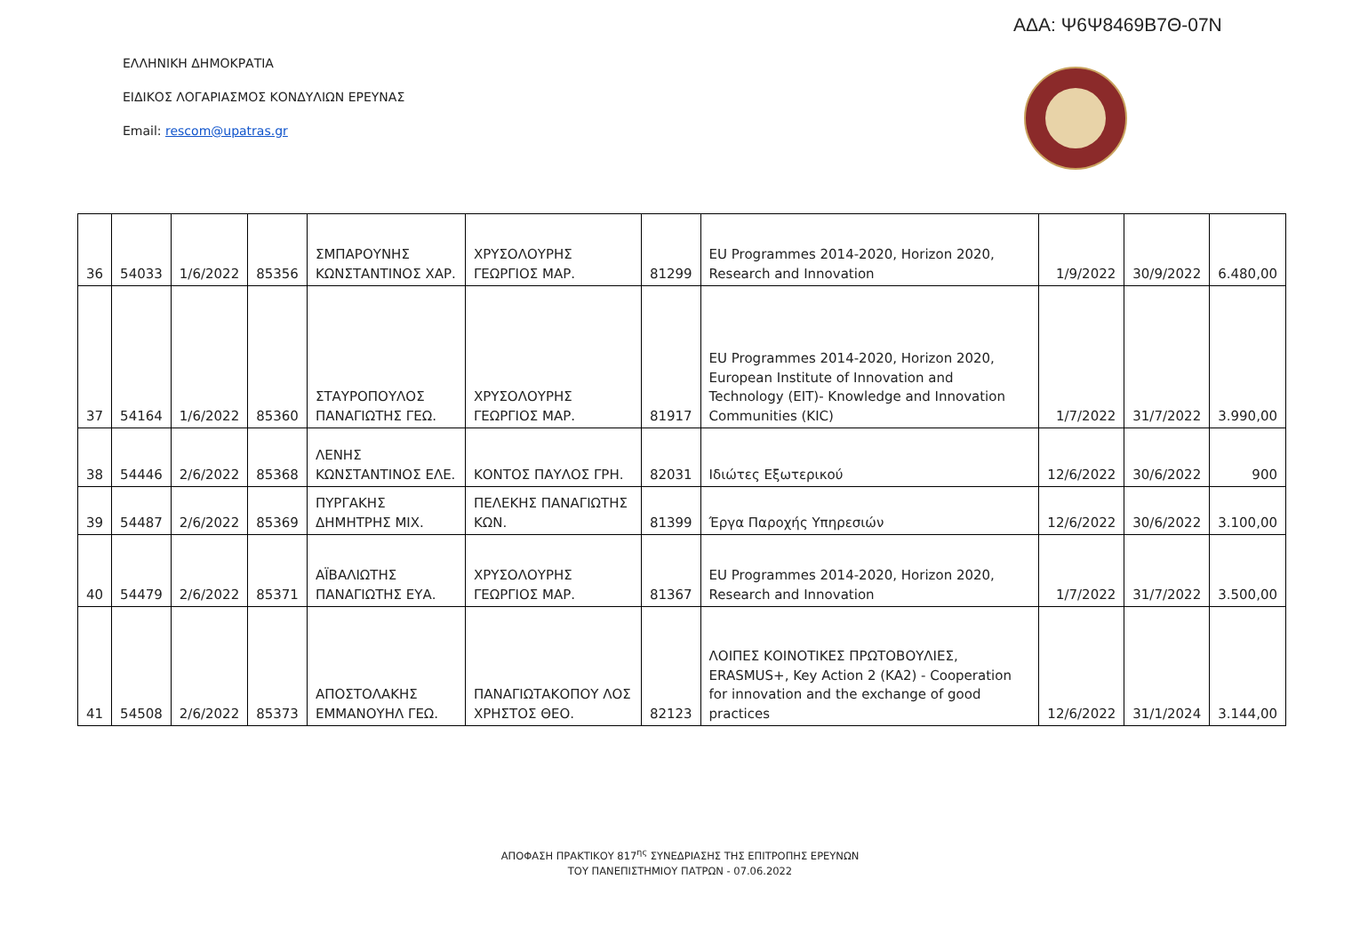ΑΔΑ: Ψ6Ψ8469Β7Θ-07Ν
ΕΛΛΗΝΙΚΗ ΔΗΜΟΚΡΑΤΙΑ
ΕΙΔΙΚΟΣ ΛΟΓΑΡΙΑΣΜΟΣ ΚΟΝΔΥΛΙΩΝ ΕΡΕΥΝΑΣ
Email: rescom@upatras.gr
| 36 | 54033 | 1/6/2022 | 85356 | ΣΜΠΑΡΟΥΝΗΣ ΚΩΝΣΤΑΝΤΙΝΟΣ ΧΑΡ. | ΧΡΥΣΟΛΟΥΡΗΣ ΓΕΩΡΓΙΟΣ ΜΑΡ. | 81299 | EU Programmes 2014-2020, Horizon 2020, Research and Innovation | 1/9/2022 | 30/9/2022 | 6.480,00 |
| 37 | 54164 | 1/6/2022 | 85360 | ΣΤΑΥΡΟΠΟΥΛΟΣ ΠΑΝΑΓΙΩΤΗΣ ΓΕΩ. | ΧΡΥΣΟΛΟΥΡΗΣ ΓΕΩΡΓΙΟΣ ΜΑΡ. | 81917 | EU Programmes 2014-2020, Horizon 2020, European Institute of Innovation and Technology (EIT)- Knowledge and Innovation Communities (KIC) | 1/7/2022 | 31/7/2022 | 3.990,00 |
| 38 | 54446 | 2/6/2022 | 85368 | ΛΕΝΗΣ ΚΩΝΣΤΑΝΤΙΝΟΣ ΕΛΕ. | ΚΟΝΤΟΣ ΠΑΥΛΟΣ ΓΡΗ. | 82031 | Ιδιώτες Εξωτερικού | 12/6/2022 | 30/6/2022 | 900 |
| 39 | 54487 | 2/6/2022 | 85369 | ΠΥΡΓΑΚΗΣ ΔΗΜΗΤΡΗΣ ΜΙΧ. | ΠΕΛΕΚΗΣ ΠΑΝΑΓΙΩΤΗΣ ΚΩΝ. | 81399 | Έργα Παροχής Υπηρεσιών | 12/6/2022 | 30/6/2022 | 3.100,00 |
| 40 | 54479 | 2/6/2022 | 85371 | ΑΪΒΑΛΙΩΤΗΣ ΠΑΝΑΓΙΩΤΗΣ ΕΥΑ. | ΧΡΥΣΟΛΟΥΡΗΣ ΓΕΩΡΓΙΟΣ ΜΑΡ. | 81367 | EU Programmes 2014-2020, Horizon 2020, Research and Innovation | 1/7/2022 | 31/7/2022 | 3.500,00 |
| 41 | 54508 | 2/6/2022 | 85373 | ΑΠΟΣΤΟΛΑΚΗΣ ΕΜΜΑΝΟΥΗΛ ΓΕΩ. | ΠΑΝΑΓΙΩΤΑΚΟΠΟΥ ΛΟΣ ΧΡΗΣΤΟΣ ΘΕΟ. | 82123 | ΛΟΙΠΕΣ ΚΟΙΝΟΤΙΚΕΣ ΠΡΩΤΟΒΟΥΛΙΕΣ, ERASMUS+, Key Action 2 (KA2) - Cooperation for innovation and the exchange of good practices | 12/6/2022 | 31/1/2024 | 3.144,00 |
ΑΠΟΦΑΣΗ ΠΡΑΚΤΙΚΟΥ 817<sup>ης</sup> ΣΥΝΕΔΡΙΑΣΗΣ ΤΗΣ ΕΠΙΤΡΟΠΗΣ ΕΡΕΥΝΩΝ
ΤΟΥ ΠΑΝΕΠΙΣΤΗΜΙΟΥ ΠΑΤΡΩΝ - 07.06.2022